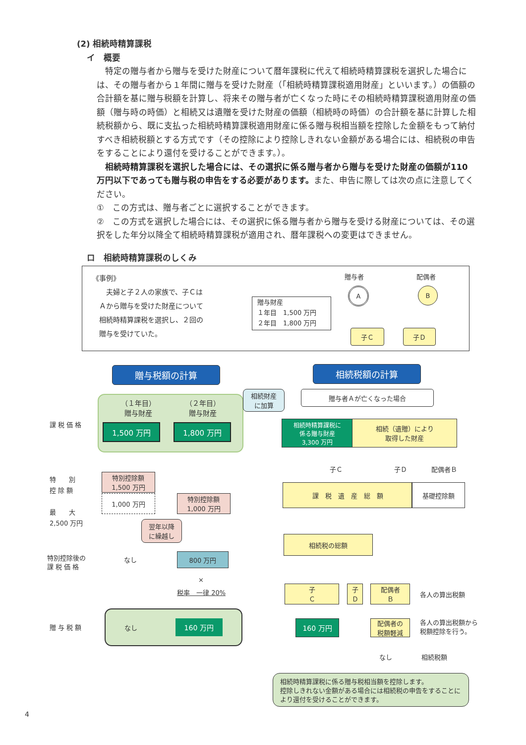(2) 相続時精算課税
イ　概要
　特定の贈与者から贈与を受けた財産について暦年課税に代えて相続時精算課税を選択した場合には、その贈与者から１年間に贈与を受けた財産（「相続時精算課税適用財産」といいます。）の価額の合計額を基に贈与税額を計算し、将来その贈与者が亡くなった時にその相続時精算課税適用財産の価額（贈与時の時価）と相続又は遺贈を受けた財産の価額（相続時の時価）の合計額を基に計算した相続税額から、既に支払った相続時精算課税適用財産に係る贈与税相当額を控除した金額をもって納付すべき相続税額とする方式です（その控除により控除しきれない金額がある場合には、相続税の申告をすることにより還付を受けることができます。）。
　相続時精算課税を選択した場合には、その選択に係る贈与者から贈与を受けた財産の価額が110 万円以下であっても贈与税の申告をする必要があります。また、申告に際しては次の点に注意してください。
①　この方式は、贈与者ごとに選択することができます。
②　この方式を選択した場合には、その選択に係る贈与者から贈与を受ける財産については、その選択をした年分以降全て相続時精算課税が適用され、暦年課税への変更はできません。
ロ　相続時精算課税のしくみ
《事例》
　　夫婦と子２人の家族で、子Ｃは
　Ａから贈与を受けた財産について
　相続時精算課税を選択し、２回の
　贈与を受けていた。
贈与財産
１年目　1,500 万円
２年目　1,800 万円
贈与者 配偶者
A B
子Ｃ 子Ｄ
贈与税額の計算 相続税額の計算
（１年目）
贈与財産 （２年目）
贈与財産
1,500 万円 1,800 万円
相続財産
に加算
贈与者Ａが亡くなった場合
課 税 価 格
相続時精算課税に
係る贈与財産
3,300 万円
相続（遺贈）により
取得した財産
子Ｃ 子Ｄ 配偶者Ｂ
特　　別
控 除 額
最　　大
2,500 万円
特別控除額
1,500 万円
1,000 万円
特別控除額
1,000 万円
課　税　遺　産　総　額 基礎控除額
翌年以降
に繰越し
相続税の総額
特別控除後の
課 税 価 格
なし 800 万円
×
税率　一律 20%
子
Ｃ
子
Ｄ
配偶者
Ｂ
各人の算出税額
なし 160 万円
贈 与 税 額 160 万円
配偶者の
税額軽減
各人の算出税額から
税額控除を行う。
なし 相続税額
相続時精算課税に係る贈与税相当額を控除します。
控除しきれない金額がある場合には相続税の申告をすることにより還付を受けることができます。
4